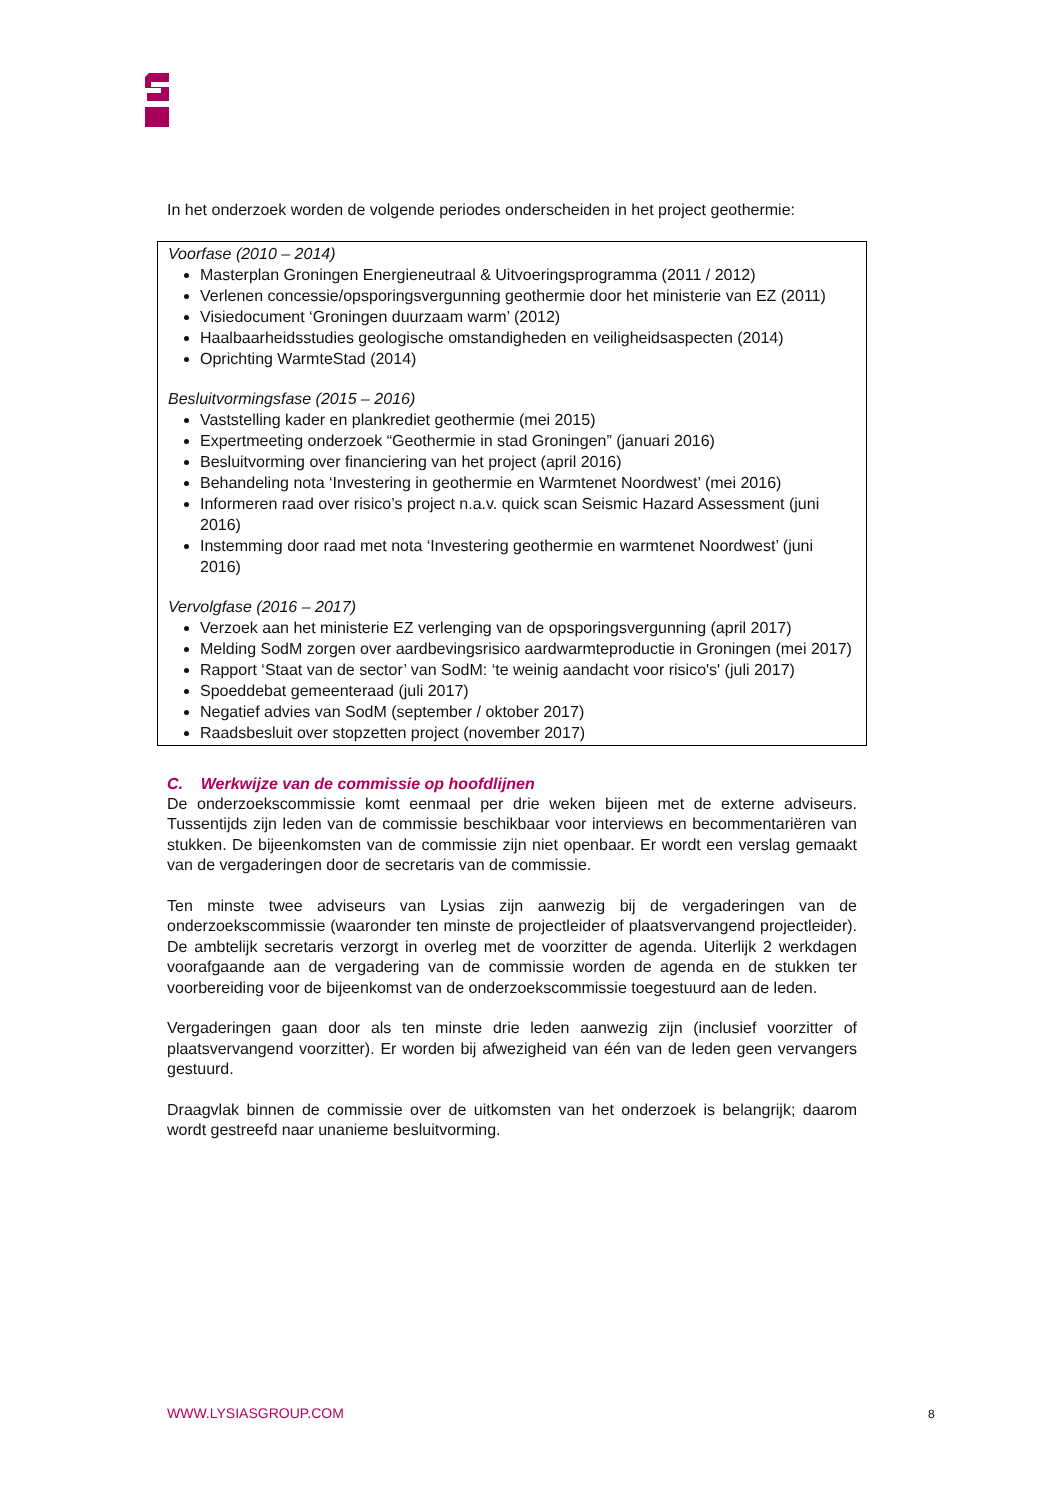In het onderzoek worden de volgende periodes onderscheiden in het project geothermie:
Voorfase (2010 – 2014)
Masterplan Groningen Energieneutraal & Uitvoeringsprogramma (2011 / 2012)
Verlenen concessie/opsporingsvergunning geothermie door het ministerie van EZ (2011)
Visiedocument ‘Groningen duurzaam warm’ (2012)
Haalbaarheidsstudies geologische omstandigheden en veiligheidsaspecten (2014)
Oprichting WarmteStad (2014)
Besluitvormingsfase (2015 – 2016)
Vaststelling kader en plankrediet geothermie (mei 2015)
Expertmeeting onderzoek “Geothermie in stad Groningen” (januari 2016)
Besluitvorming over financiering van het project (april 2016)
Behandeling nota ‘Investering in geothermie en Warmtenet Noordwest’ (mei 2016)
Informeren raad over risico’s project n.a.v. quick scan Seismic Hazard Assessment (juni 2016)
Instemming door raad met nota ‘Investering geothermie en warmtenet Noordwest’ (juni 2016)
Vervolgfase (2016 – 2017)
Verzoek aan het ministerie EZ verlenging van de opsporingsvergunning (april 2017)
Melding SodM zorgen over aardbevingsrisico aardwarmteproductie in Groningen (mei 2017)
Rapport ‘Staat van de sector’ van SodM: ‘te weinig aandacht voor risico's' (juli 2017)
Spoeddebat gemeenteraad (juli 2017)
Negatief advies van SodM (september / oktober 2017)
Raadsbesluit over stopzetten project (november 2017)
C. Werkwijze van de commissie op hoofdlijnen
De onderzoekscommissie komt eenmaal per drie weken bijeen met de externe adviseurs. Tussentijds zijn leden van de commissie beschikbaar voor interviews en becommentariëren van stukken. De bijeenkomsten van de commissie zijn niet openbaar. Er wordt een verslag gemaakt van de vergaderingen door de secretaris van de commissie.
Ten minste twee adviseurs van Lysias zijn aanwezig bij de vergaderingen van de onderzoekscommissie (waaronder ten minste de projectleider of plaatsvervangend projectleider). De ambtelijk secretaris verzorgt in overleg met de voorzitter de agenda. Uiterlijk 2 werkdagen voorafgaande aan de vergadering van de commissie worden de agenda en de stukken ter voorbereiding voor de bijeenkomst van de onderzoekscommissie toegestuurd aan de leden.
Vergaderingen gaan door als ten minste drie leden aanwezig zijn (inclusief voorzitter of plaatsvervangend voorzitter). Er worden bij afwezigheid van één van de leden geen vervangers gestuurd.
Draagvlak binnen de commissie over de uitkomsten van het onderzoek is belangrijk; daarom wordt gestreefd naar unanieme besluitvorming.
WWW.LYSIASGROUP.COM 8